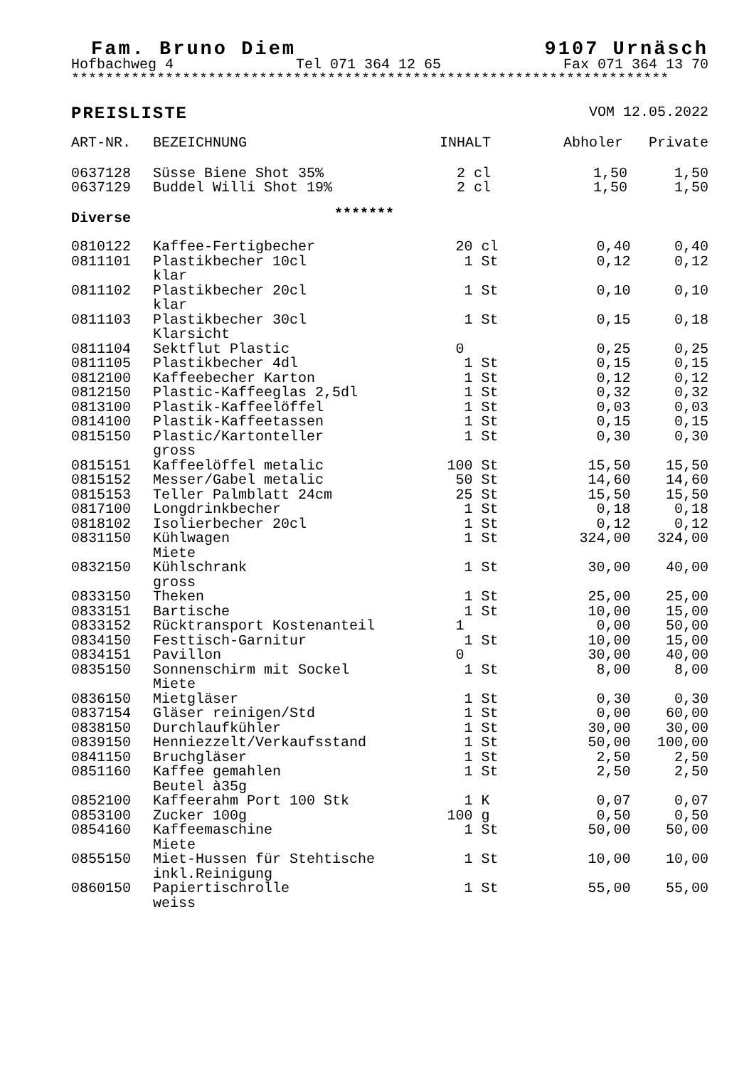Fam. Bruno Diem 9107 Urnäsch
Hofbachweg 4 Tel 071 364 12 65 Fax 071 364 13 70
**********************************************************************
PREISLISTE VOM 12.05.2022
| ART-NR. | BEZEICHNUNG | INHALT | Abholer | Private |
| --- | --- | --- | --- | --- |
| 0637128 | Süsse Biene Shot 35% | 2 cl | 1,50 | 1,50 |
| 0637129 | Buddel Willi Shot 19% | 2 cl | 1,50 | 1,50 |
| Diverse | ******* | | | |
| 0810122 | Kaffee-Fertigbecher | 20 cl | 0,40 | 0,40 |
| 0811101 | Plastikbecher 10cl klar | 1 St | 0,12 | 0,12 |
| 0811102 | Plastikbecher 20cl klar | 1 St | 0,10 | 0,10 |
| 0811103 | Plastikbecher 30cl Klarsicht | 1 St | 0,15 | 0,18 |
| 0811104 | Sektflut Plastic | 0 | 0,25 | 0,25 |
| 0811105 | Plastikbecher 4dl | 1 St | 0,15 | 0,15 |
| 0812100 | Kaffeebecher Karton | 1 St | 0,12 | 0,12 |
| 0812150 | Plastic-Kaffeeglas 2,5dl | 1 St | 0,32 | 0,32 |
| 0813100 | Plastik-Kaffeelöffel | 1 St | 0,03 | 0,03 |
| 0814100 | Plastik-Kaffeetassen | 1 St | 0,15 | 0,15 |
| 0815150 | Plastic/Kartonteller gross | 1 St | 0,30 | 0,30 |
| 0815151 | Kaffeelöffel metalic | 100 St | 15,50 | 15,50 |
| 0815152 | Messer/Gabel metalic | 50 St | 14,60 | 14,60 |
| 0815153 | Teller Palmblatt 24cm | 25 St | 15,50 | 15,50 |
| 0817100 | Longdrinkbecher | 1 St | 0,18 | 0,18 |
| 0818102 | Isolierbecher 20cl | 1 St | 0,12 | 0,12 |
| 0831150 | Kühlwagen Miete | 1 St | 324,00 | 324,00 |
| 0832150 | Kühlschrank gross | 1 St | 30,00 | 40,00 |
| 0833150 | Theken | 1 St | 25,00 | 25,00 |
| 0833151 | Bartische | 1 St | 10,00 | 15,00 |
| 0833152 | Rücktransport Kostenanteil | 1 | 0,00 | 50,00 |
| 0834150 | Festtisch-Garnitur | 1 St | 10,00 | 15,00 |
| 0834151 | Pavillon | 0 | 30,00 | 40,00 |
| 0835150 | Sonnenschirm mit Sockel Miete | 1 St | 8,00 | 8,00 |
| 0836150 | Mietgläser | 1 St | 0,30 | 0,30 |
| 0837154 | Gläser reinigen/Std | 1 St | 0,00 | 60,00 |
| 0838150 | Durchlaufkühler | 1 St | 30,00 | 30,00 |
| 0839150 | Henniezzelt/Verkaufsstand | 1 St | 50,00 | 100,00 |
| 0841150 | Bruchgläser | 1 St | 2,50 | 2,50 |
| 0851160 | Kaffee gemahlen Beutel à35g | 1 St | 2,50 | 2,50 |
| 0852100 | Kaffeerahm Port 100 Stk | 1 K | 0,07 | 0,07 |
| 0853100 | Zucker 100g | 100 g | 0,50 | 0,50 |
| 0854160 | Kaffeemaschine Miete | 1 St | 50,00 | 50,00 |
| 0855150 | Miet-Hussen für Stehtische inkl.Reinigung | 1 St | 10,00 | 10,00 |
| 0860150 | Papiertischrolle weiss | 1 St | 55,00 | 55,00 |